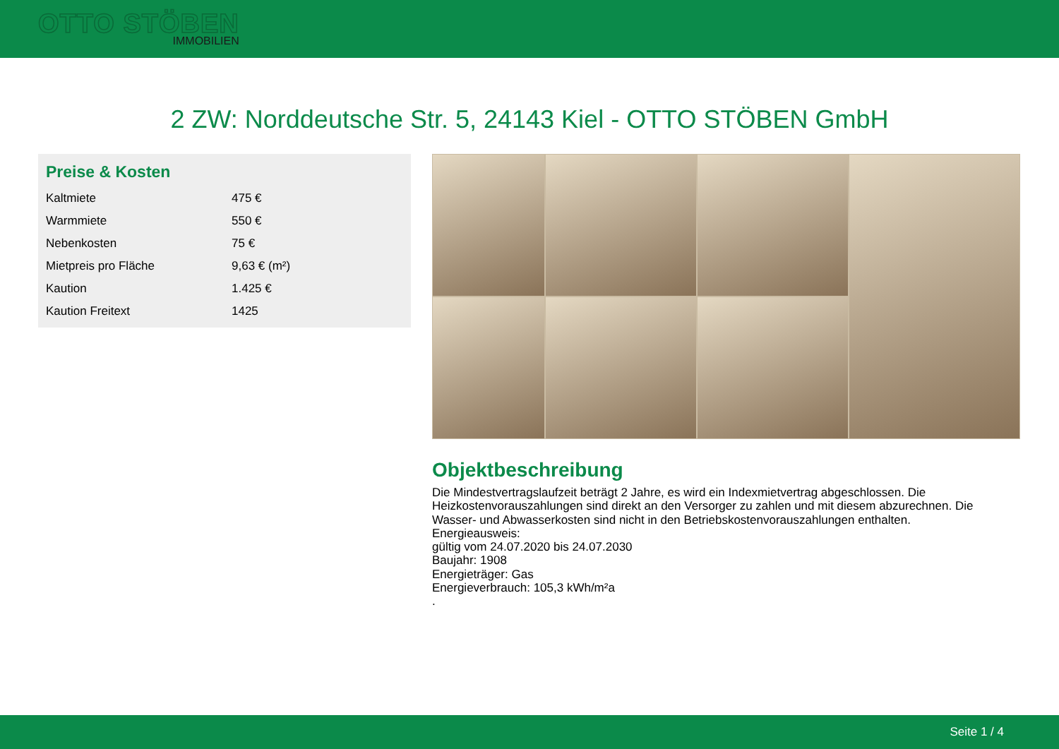OTTO STÖBEN
IMMOBILIEN
2 ZW: Norddeutsche Str. 5, 24143 Kiel - OTTO STÖBEN GmbH
Preise & Kosten
| Kaltmiete | 475 € |
| Warmmiete | 550 € |
| Nebenkosten | 75 € |
| Mietpreis pro Fläche | 9,63 € (m²) |
| Kaution | 1.425 € |
| Kaution Freitext | 1425 |
Objektbeschreibung
Die Mindestvertragslaufzeit beträgt 2 Jahre, es wird ein Indexmietvertrag abgeschlossen. Die Heizkostenvorauszahlungen sind direkt an den Versorger zu zahlen und mit diesem abzurechnen. Die Wasser- und Abwasserkosten sind nicht in den Betriebskostenvorauszahlungen enthalten.
Energieausweis:
gültig vom 24.07.2020 bis 24.07.2030
Baujahr: 1908
Energieträger: Gas
Energieverbrauch: 105,3 kWh/m²a
.
Seite 1 / 4